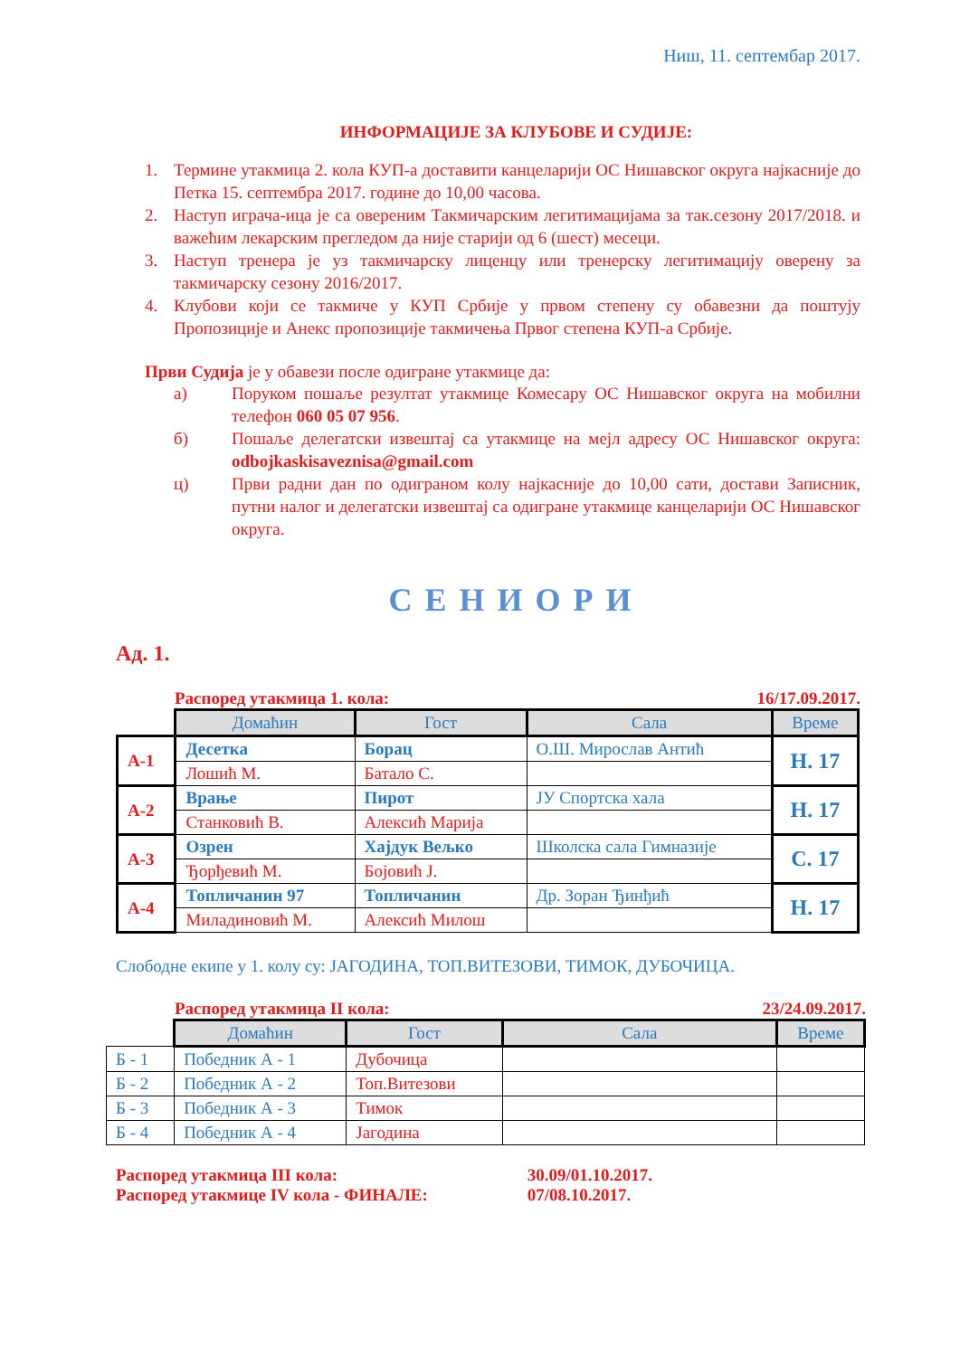Ниш, 11. септембар 2017.
ИНФОРМАЦИЈЕ ЗА КЛУБОВЕ И СУДИЈЕ:
1. Термине утакмица 2. кола КУП-а доставити канцеларији ОС Нишавског округа најкасније до Петка 15. септембра 2017. године до 10,00 часова.
2. Наступ играча-ица је са овереним Такмичарским легитимацијама за так.сезону 2017/2018. и важећим лекарским прегледом да није старији од 6 (шест) месеци.
3. Наступ тренера је уз такмичарску лиценцу или тренерску легитимацију оверену за такмичарску сезону 2016/2017.
4. Клубови који се такмиче у КУП Србије у првом степену су обавезни да поштују Пропозиције и Анекс пропозиције такмичења Првог степена КУП-а Србије.
Први Судија је у обавези после одигране утакмице да:
а) Поруком пошаље резултат утакмице Комесару ОС Нишавског округа на мобилни телефон 060 05 07 956.
б) Пошаље делегатски извештај са утакмице на мејл адресу ОС Нишавског округа: odbojkaskisaveznisa@gmail.com
ц) Први радни дан по одиграном колу најкасније до 10,00 сати, достави Записник, путни налог и делегатски извештај са одигране утакмице канцеларији ОС Нишавског округа.
СЕНИОРИ
Ад. 1.
Распоред утакмица 1. кола: 16/17.09.2017.
| | Домаћин | Гост | Сала | Време |
| А-1 | Десетка | Борац | О.Ш. Мирослав Антић | Н. 17 |
| | Лошић М. | Батало С. | | |
| А-2 | Врање | Пирот | ЈУ Спортска хала | Н. 17 |
| | Станковић В. | Алексић Марија | | |
| А-3 | Озрен | Хајдук Вељко | Школска сала Гимназије | С. 17 |
| | Ђорђевић М. | Бојовић Ј. | | |
| А-4 | Топличанин 97 | Топличанин | Др. Зоран Ђинђић | Н. 17 |
| | Миладиновић М. | Алексић Милош | | |
Слободне екипе у 1. колу су: ЈАГОДИНА, ТОП.ВИТЕЗОВИ, ТИМОК, ДУБОЧИЦА.
Распоред утакмица II кола: 23/24.09.2017.
| | Домаћин | Гост | Сала | Време |
| Б - 1 | Победник А - 1 | Дубочица | | |
| Б - 2 | Победник А - 2 | Топ.Витезови | | |
| Б - 3 | Победник А - 3 | Тимок | | |
| Б - 4 | Победник А - 4 | Јагодина | | |
Распоред утакмица III кола: 30.09/01.10.2017.
Распоред утакмице IV кола - ФИНАЛЕ: 07/08.10.2017.